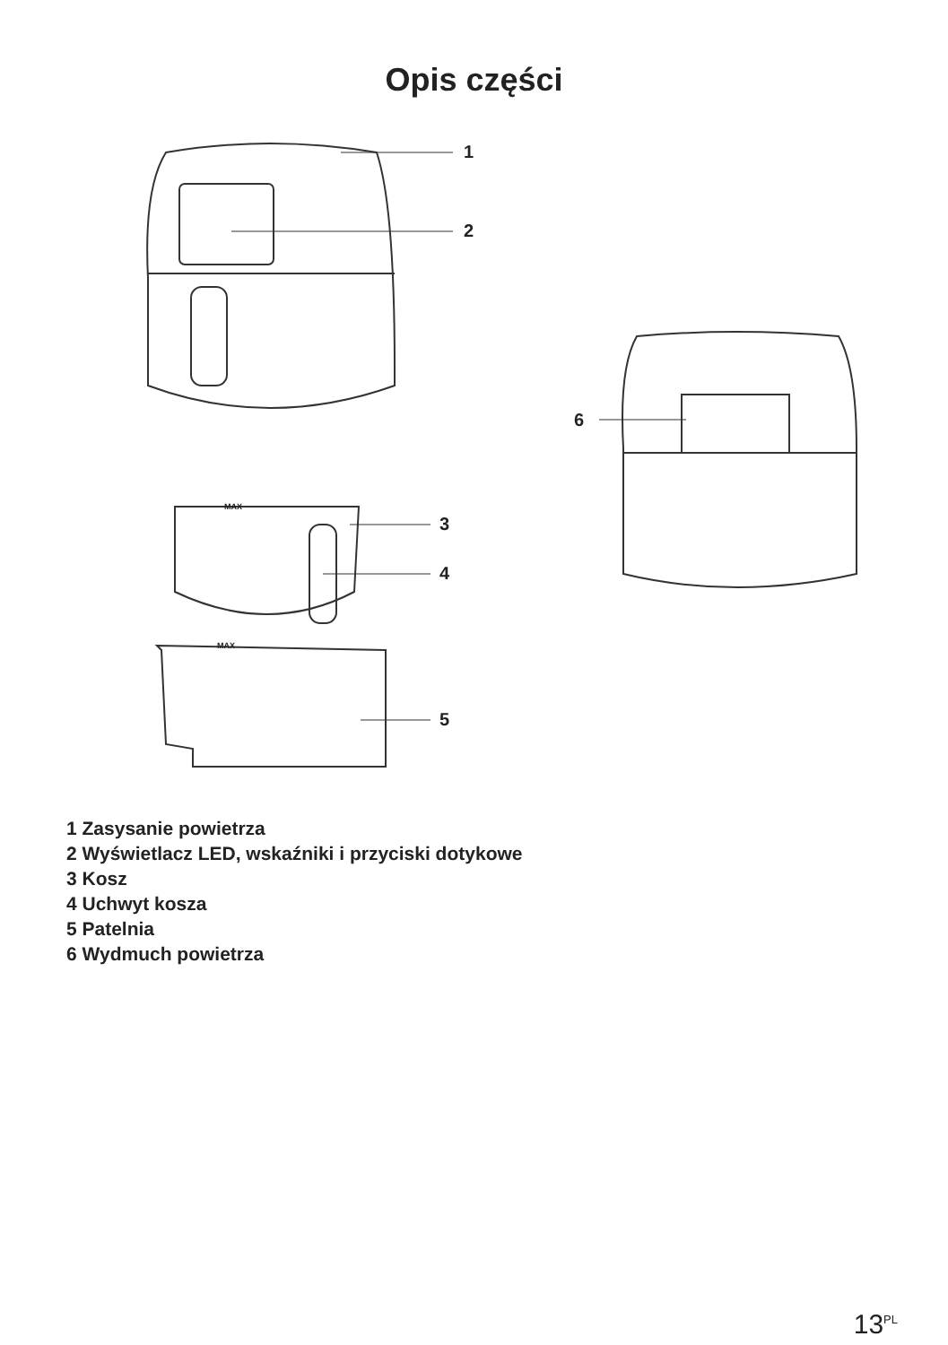Opis części
1
2
3
4
5
6
MAX
MAX
1 Zasysanie powietrza
2 Wyświetlacz LED, wskaźniki i przyciski dotykowe
3 Kosz
4 Uchwyt kosza
5 Patelnia
6 Wydmuch powietrza
13<sup>PL</sup>